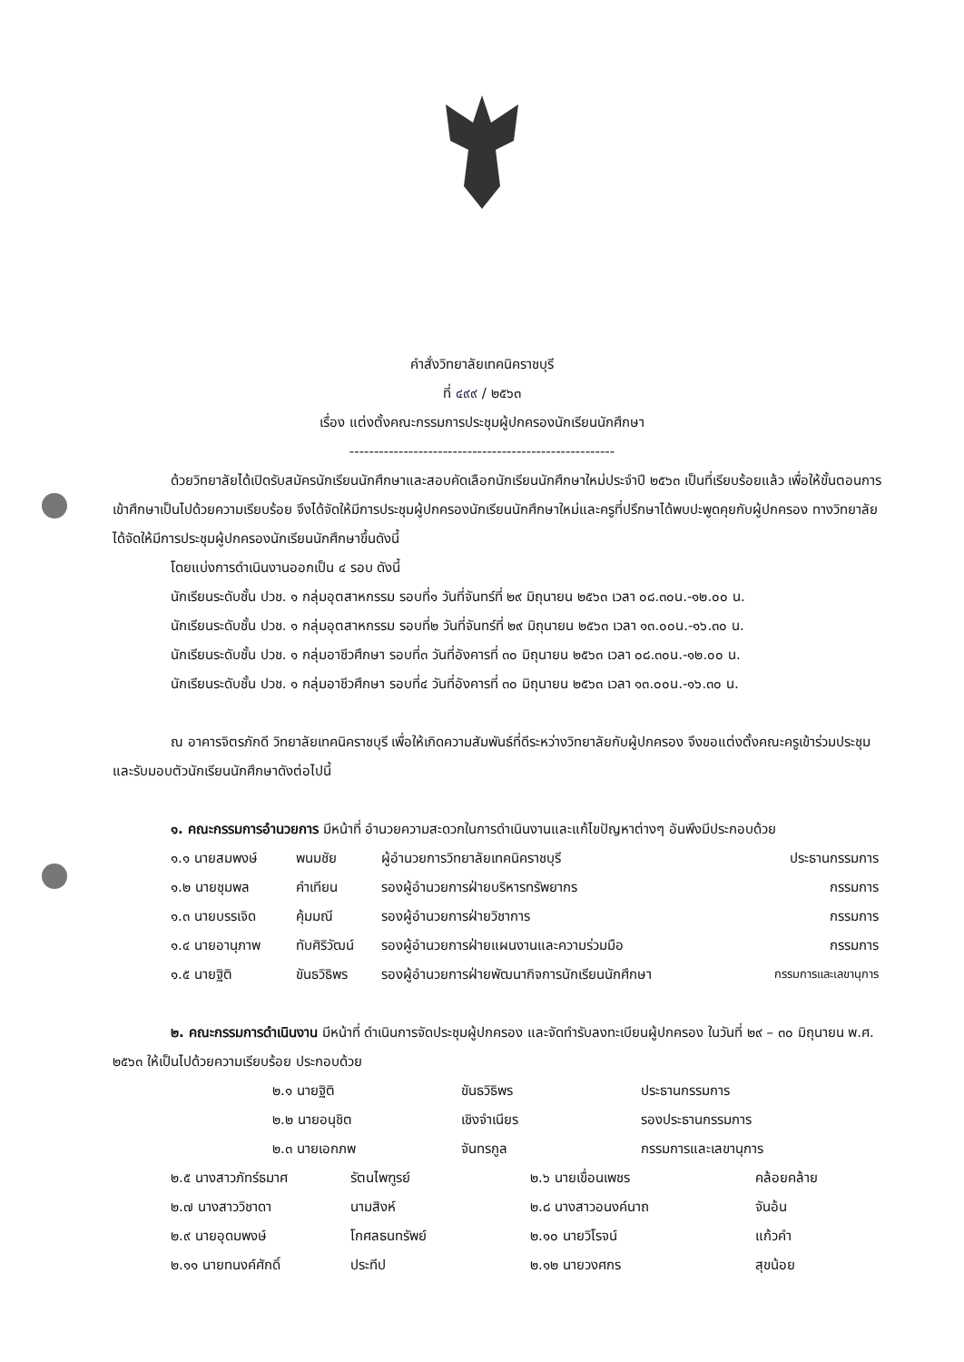คำสั่งวิทยาลัยเทคนิคราชบุรี
ที่ ๔๙๙ / ๒๕๖๓
เรื่อง แต่งตั้งคณะกรรมการประชุมผู้ปกครองนักเรียนนักศึกษา
------------------------------------------------------
ด้วยวิทยาลัยได้เปิดรับสมัครนักเรียนนักศึกษาและสอบคัดเลือกนักเรียนนักศึกษาใหม่ประจำปี ๒๕๖๓ เป็นที่เรียบร้อยแล้ว เพื่อให้ขั้นตอนการเข้าศึกษาเป็นไปด้วยความเรียบร้อย จึงได้จัดให้มีการประชุมผู้ปกครองนักเรียนนักศึกษาใหม่และครูที่ปรึกษาได้พบปะพูดคุยกับผู้ปกครอง ทางวิทยาลัยได้จัดให้มีการประชุมผู้ปกครองนักเรียนนักศึกษาขึ้นดังนี้
โดยแบ่งการดำเนินงานออกเป็น ๔ รอบ ดังนี้
นักเรียนระดับชั้น ปวช. ๑ กลุ่มอุตสาหกรรม รอบที่๑ วันที่จันทร์ที่ ๒๙ มิถุนายน ๒๕๖๓ เวลา ๐๘.๓๐น.-๑๒.๐๐ น.
นักเรียนระดับชั้น ปวช. ๑ กลุ่มอุตสาหกรรม รอบที่๒ วันที่จันทร์ที่ ๒๙ มิถุนายน ๒๕๖๓ เวลา ๑๓.๐๐น.-๑๖.๓๐ น.
นักเรียนระดับชั้น ปวช. ๑ กลุ่มอาชีวศึกษา รอบที่๓ วันที่อังคารที่ ๓๐ มิถุนายน ๒๕๖๓ เวลา ๐๘.๓๐น.-๑๒.๐๐ น.
นักเรียนระดับชั้น ปวช. ๑ กลุ่มอาชีวศึกษา รอบที่๔ วันที่อังคารที่ ๓๐ มิถุนายน ๒๕๖๓ เวลา ๑๓.๐๐น.-๑๖.๓๐ น.
ณ อาคารจิตรภักดี วิทยาลัยเทคนิคราชบุรี เพื่อให้เกิดความสัมพันธ์ที่ดีระหว่างวิทยาลัยกับผู้ปกครอง จึงขอแต่งตั้งคณะครูเข้าร่วมประชุมและรับมอบตัวนักเรียนนักศึกษาดังต่อไปนี้
๑. คณะกรรมการอำนวยการ มีหน้าที่ อำนวยความสะดวกในการดำเนินงานและแก้ไขปัญหาต่างๆ อันพึงมีประกอบด้วย
| ๑.๑ นายสมพงษ์ | พนมชัย | ผู้อำนวยการวิทยาลัยเทคนิคราชบุรี | ประธานกรรมการ |
| ๑.๒ นายชุมพล | คำเทียน | รองผู้อำนวยการฝ่ายบริหารทรัพยากร | กรรมการ |
| ๑.๓ นายบรรเจิด | คุ้มมณี | รองผู้อำนวยการฝ่ายวิชาการ | กรรมการ |
| ๑.๔ นายอานุภาพ | ทับศิริวัฒน์ | รองผู้อำนวยการฝ่ายแผนงานและความร่วมมือ | กรรมการ |
| ๑.๕ นายฐิติ | ขันธวิธิพร | รองผู้อำนวยการฝ่ายพัฒนากิจการนักเรียนนักศึกษา | กรรมการและเลขานุการ |
๒. คณะกรรมการดำเนินงาน มีหน้าที่ ดำเนินการจัดประชุมผู้ปกครอง และจัดทำรับลงทะเบียนผู้ปกครอง ในวันที่ ๒๙ – ๓๐ มิถุนายน พ.ศ. ๒๕๖๓ ให้เป็นไปด้วยความเรียบร้อย ประกอบด้วย
| ๒.๑ นายฐิติ | ขันธวิธิพร | ประธานกรรมการ |
| ๒.๒ นายอนุชิต | เชิงจำเนียร | รองประธานกรรมการ |
| ๒.๓ นายเอกภพ | จันทรกูล | กรรมการและเลขานุการ |
| ๒.๕ นางสาวภัทร์ธมาศ | รัตนไพฑูรย์ | ๒.๖ นายเขื่อนเพชร | คล้อยคล้าย |
| ๒.๗ นางสาววิชาดา | นามสิงห์ | ๒.๘ นางสาวอนงค์นาถ | จันอ้น |
| ๒.๙ นายอุดมพงษ์ | โกศลธนทรัพย์ | ๒.๑๐ นายวิโรจน์ | แก้วคำ |
| ๒.๑๑ นายทนงค์ศักดิ์ | ประทีป | ๒.๑๒ นายวงศกร | สุขน้อย |